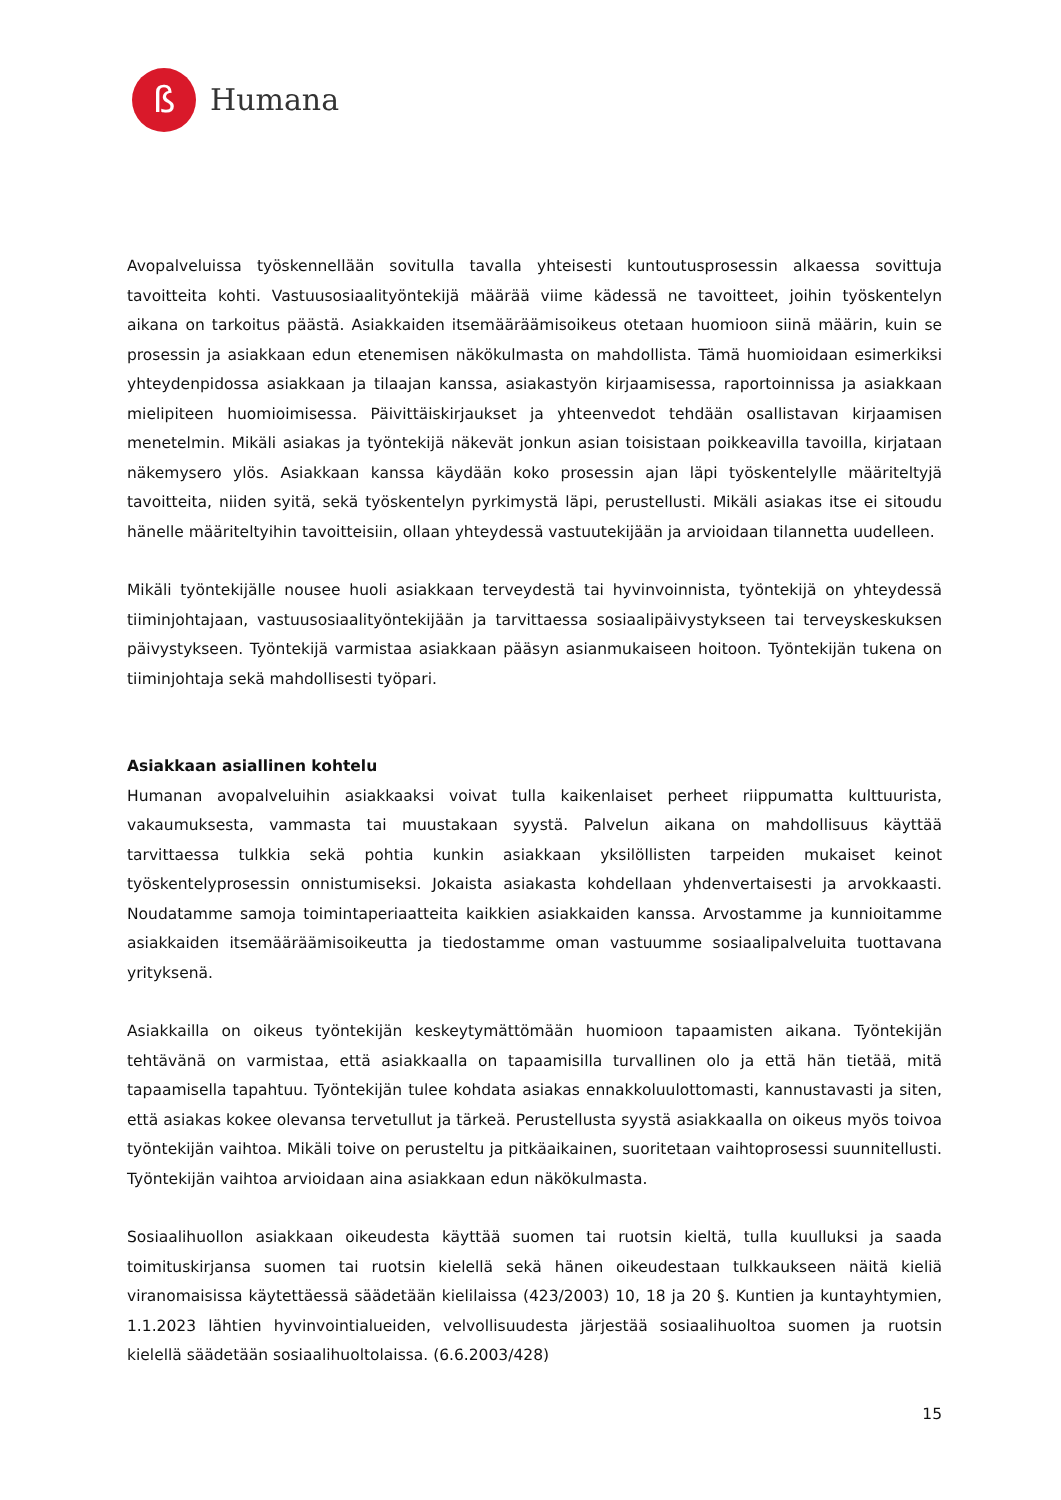ß
Humana
Avopalveluissa työskennellään sovitulla tavalla yhteisesti kuntoutusprosessin alkaessa sovittuja tavoitteita kohti. Vastuusosiaalityöntekijä määrää viime kädessä ne tavoitteet, joihin työskentelyn aikana on tarkoitus päästä. Asiakkaiden itsemääräämisoikeus otetaan huomioon siinä määrin, kuin se prosessin ja asiakkaan edun etenemisen näkökulmasta on mahdollista. Tämä huomioidaan esimerkiksi yhteydenpidossa asiakkaan ja tilaajan kanssa, asiakastyön kirjaamisessa, raportoinnissa ja asiakkaan mielipiteen huomioimisessa. Päivittäiskirjaukset ja yhteenvedot tehdään osallistavan kirjaamisen menetelmin. Mikäli asiakas ja työntekijä näkevät jonkun asian toisistaan poikkeavilla tavoilla, kirjataan näkemysero ylös. Asiakkaan kanssa käydään koko prosessin ajan läpi työskentelylle määriteltyjä tavoitteita, niiden syitä, sekä työskentelyn pyrkimystä läpi, perustellusti. Mikäli asiakas itse ei sitoudu hänelle määriteltyihin tavoitteisiin, ollaan yhteydessä vastuutekijään ja arvioidaan tilannetta uudelleen.
Mikäli työntekijälle nousee huoli asiakkaan terveydestä tai hyvinvoinnista, työntekijä on yhteydessä tiiminjohtajaan, vastuusosiaalityöntekijään ja tarvittaessa sosiaalipäivystykseen tai terveyskeskuksen päivystykseen. Työntekijä varmistaa asiakkaan pääsyn asianmukaiseen hoitoon. Työntekijän tukena on tiiminjohtaja sekä mahdollisesti työpari.
Asiakkaan asiallinen kohtelu
Humanan avopalveluihin asiakkaaksi voivat tulla kaikenlaiset perheet riippumatta kulttuurista, vakaumuksesta, vammasta tai muustakaan syystä. Palvelun aikana on mahdollisuus käyttää tarvittaessa tulkkia sekä pohtia kunkin asiakkaan yksilöllisten tarpeiden mukaiset keinot työskentelyprosessin onnistumiseksi. Jokaista asiakasta kohdellaan yhdenvertaisesti ja arvokkaasti. Noudatamme samoja toimintaperiaatteita kaikkien asiakkaiden kanssa. Arvostamme ja kunnioitamme asiakkaiden itsemääräämisoikeutta ja tiedostamme oman vastuumme sosiaalipalveluita tuottavana yrityksenä.
Asiakkailla on oikeus työntekijän keskeytymättömään huomioon tapaamisten aikana. Työntekijän tehtävänä on varmistaa, että asiakkaalla on tapaamisilla turvallinen olo ja että hän tietää, mitä tapaamisella tapahtuu. Työntekijän tulee kohdata asiakas ennakkoluulottomasti, kannustavasti ja siten, että asiakas kokee olevansa tervetullut ja tärkeä. Perustellusta syystä asiakkaalla on oikeus myös toivoa työntekijän vaihtoa. Mikäli toive on perusteltu ja pitkäaikainen, suoritetaan vaihtoprosessi suunnitellusti. Työntekijän vaihtoa arvioidaan aina asiakkaan edun näkökulmasta.
Sosiaalihuollon asiakkaan oikeudesta käyttää suomen tai ruotsin kieltä, tulla kuulluksi ja saada toimituskirjansa suomen tai ruotsin kielellä sekä hänen oikeudestaan tulkkaukseen näitä kieliä viranomaisissa käytettäessä säädetään kielilaissa (423/2003) 10, 18 ja 20 §. Kuntien ja kuntayhtymien, 1.1.2023 lähtien hyvinvointialueiden, velvollisuudesta järjestää sosiaalihuoltoa suomen ja ruotsin kielellä säädetään sosiaalihuoltolaissa. (6.6.2003/428)
15